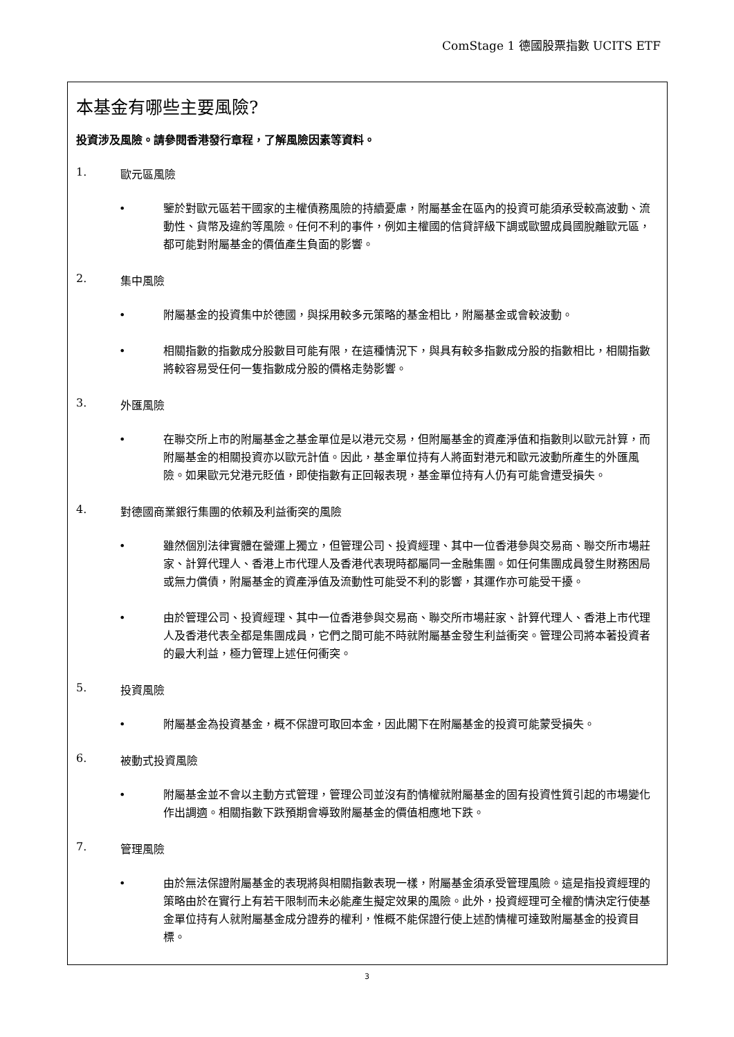ComStage 1 德國股票指數 UCITS ETF
本基金有哪些主要風險?
投資涉及風險。請參閱香港發行章程，了解風險因素等資料。
1. 歐元區風險
• 鑒於對歐元區若干國家的主權債務風險的持續憂慮，附屬基金在區內的投資可能須承受較高波動、流動性、貨幣及違約等風險。任何不利的事件，例如主權國的信貸評級下調或歐盟成員國脫離歐元區，都可能對附屬基金的價值產生負面的影響。
2. 集中風險
• 附屬基金的投資集中於德國，與採用較多元策略的基金相比，附屬基金或會較波動。
• 相關指數的指數成分股數目可能有限，在這種情況下，與具有較多指數成分股的指數相比，相關指數將較容易受任何一隻指數成分股的價格走勢影響。
3. 外匯風險
• 在聯交所上市的附屬基金之基金單位是以港元交易，但附屬基金的資產淨值和指數則以歐元計算，而附屬基金的相關投資亦以歐元計值。因此，基金單位持有人將面對港元和歐元波動所產生的外匯風險。如果歐元兌港元貶值，即使指數有正回報表現，基金單位持有人仍有可能會遭受損失。
4. 對德國商業銀行集團的依賴及利益衝突的風險
• 雖然個別法律實體在營運上獨立，但管理公司、投資經理、其中一位香港參與交易商、聯交所市場莊家、計算代理人、香港上市代理人及香港代表現時都屬同一金融集團。如任何集團成員發生財務困局或無力償債，附屬基金的資產淨值及流動性可能受不利的影響，其運作亦可能受干擾。
• 由於管理公司、投資經理、其中一位香港參與交易商、聯交所市場莊家、計算代理人、香港上市代理人及香港代表全都是集團成員，它們之間可能不時就附屬基金發生利益衝突。管理公司將本著投資者的最大利益，極力管理上述任何衝突。
5. 投資風險
• 附屬基金為投資基金，概不保證可取回本金，因此閣下在附屬基金的投資可能蒙受損失。
6. 被動式投資風險
• 附屬基金並不會以主動方式管理，管理公司並沒有酌情權就附屬基金的固有投資性質引起的市場變化作出調適。相關指數下跌預期會導致附屬基金的價值相應地下跌。
7. 管理風險
• 由於無法保證附屬基金的表現將與相關指數表現一樣，附屬基金須承受管理風險。這是指投資經理的策略由於在實行上有若干限制而未必能產生擬定效果的風險。此外，投資經理可全權酌情決定行使基金單位持有人就附屬基金成分證券的權利，惟概不能保證行使上述酌情權可達致附屬基金的投資目標。
3